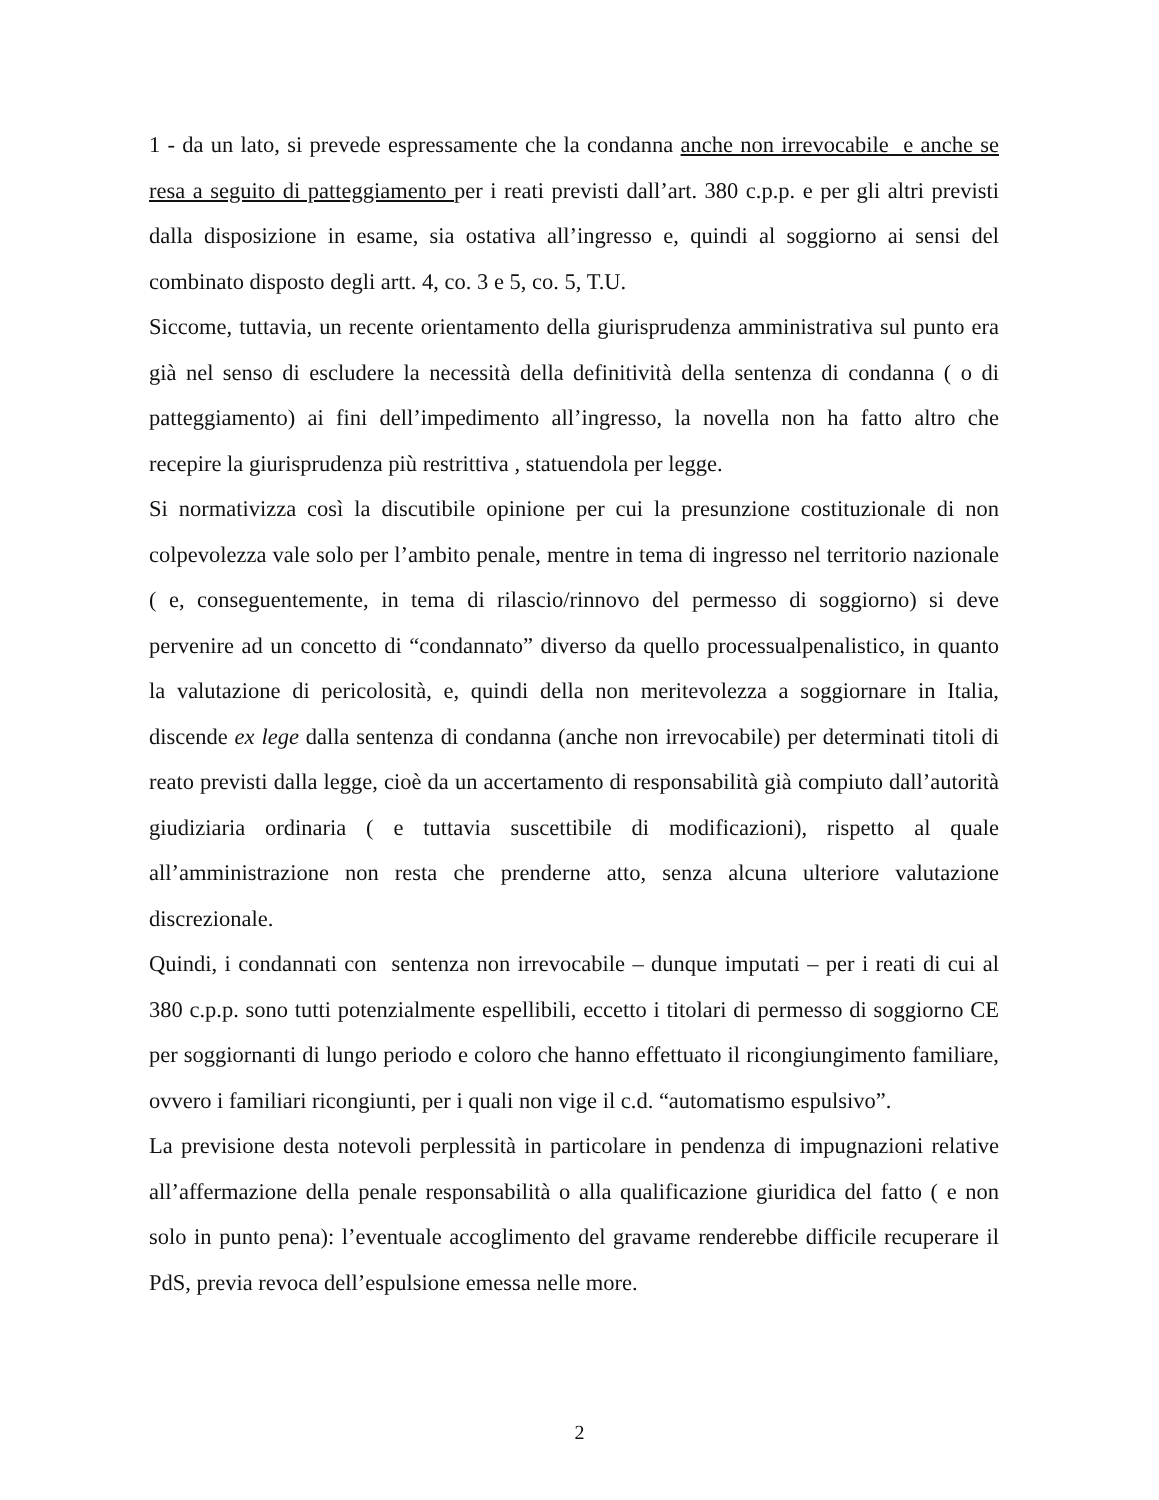1 - da un lato, si prevede espressamente che la condanna anche non irrevocabile e anche se resa a seguito di patteggiamento per i reati previsti dall’art. 380 c.p.p. e per gli altri previsti dalla disposizione in esame, sia ostativa all’ingresso e, quindi al soggiorno ai sensi del combinato disposto degli artt. 4, co. 3 e 5, co. 5, T.U.
Siccome, tuttavia, un recente orientamento della giurisprudenza amministrativa sul punto era già nel senso di escludere la necessità della definitività della sentenza di condanna ( o di patteggiamento) ai fini dell’impedimento all’ingresso, la novella non ha fatto altro che recepire la giurisprudenza più restrittiva , statuendola per legge.
Si normativizza così la discutibile opinione per cui la presunzione costituzionale di non colpevolezza vale solo per l’ambito penale, mentre in tema di ingresso nel territorio nazionale ( e, conseguentemente, in tema di rilascio/rinnovo del permesso di soggiorno) si deve pervenire ad un concetto di “condannato” diverso da quello processualpenalistico, in quanto la valutazione di pericolosità, e, quindi della non meritevolezza a soggiornare in Italia, discende ex lege dalla sentenza di condanna (anche non irrevocabile) per determinati titoli di reato previsti dalla legge, cioè da un accertamento di responsabilità già compiuto dall’autorità giudiziaria ordinaria ( e tuttavia suscettibile di modificazioni), rispetto al quale all’amministrazione non resta che prenderne atto, senza alcuna ulteriore valutazione discrezionale.
Quindi, i condannati con sentenza non irrevocabile – dunque imputati – per i reati di cui al 380 c.p.p. sono tutti potenzialmente espellibili, eccetto i titolari di permesso di soggiorno CE per soggiornanti di lungo periodo e coloro che hanno effettuato il ricongiungimento familiare, ovvero i familiari ricongiunti, per i quali non vige il c.d. “automatismo espulsivo”.
La previsione desta notevoli perplessità in particolare in pendenza di impugnazioni relative all’affermazione della penale responsabilità o alla qualificazione giuridica del fatto ( e non solo in punto pena): l’eventuale accoglimento del gravame renderebbe difficile recuperare il PdS, previa revoca dell’espulsione emessa nelle more.
2